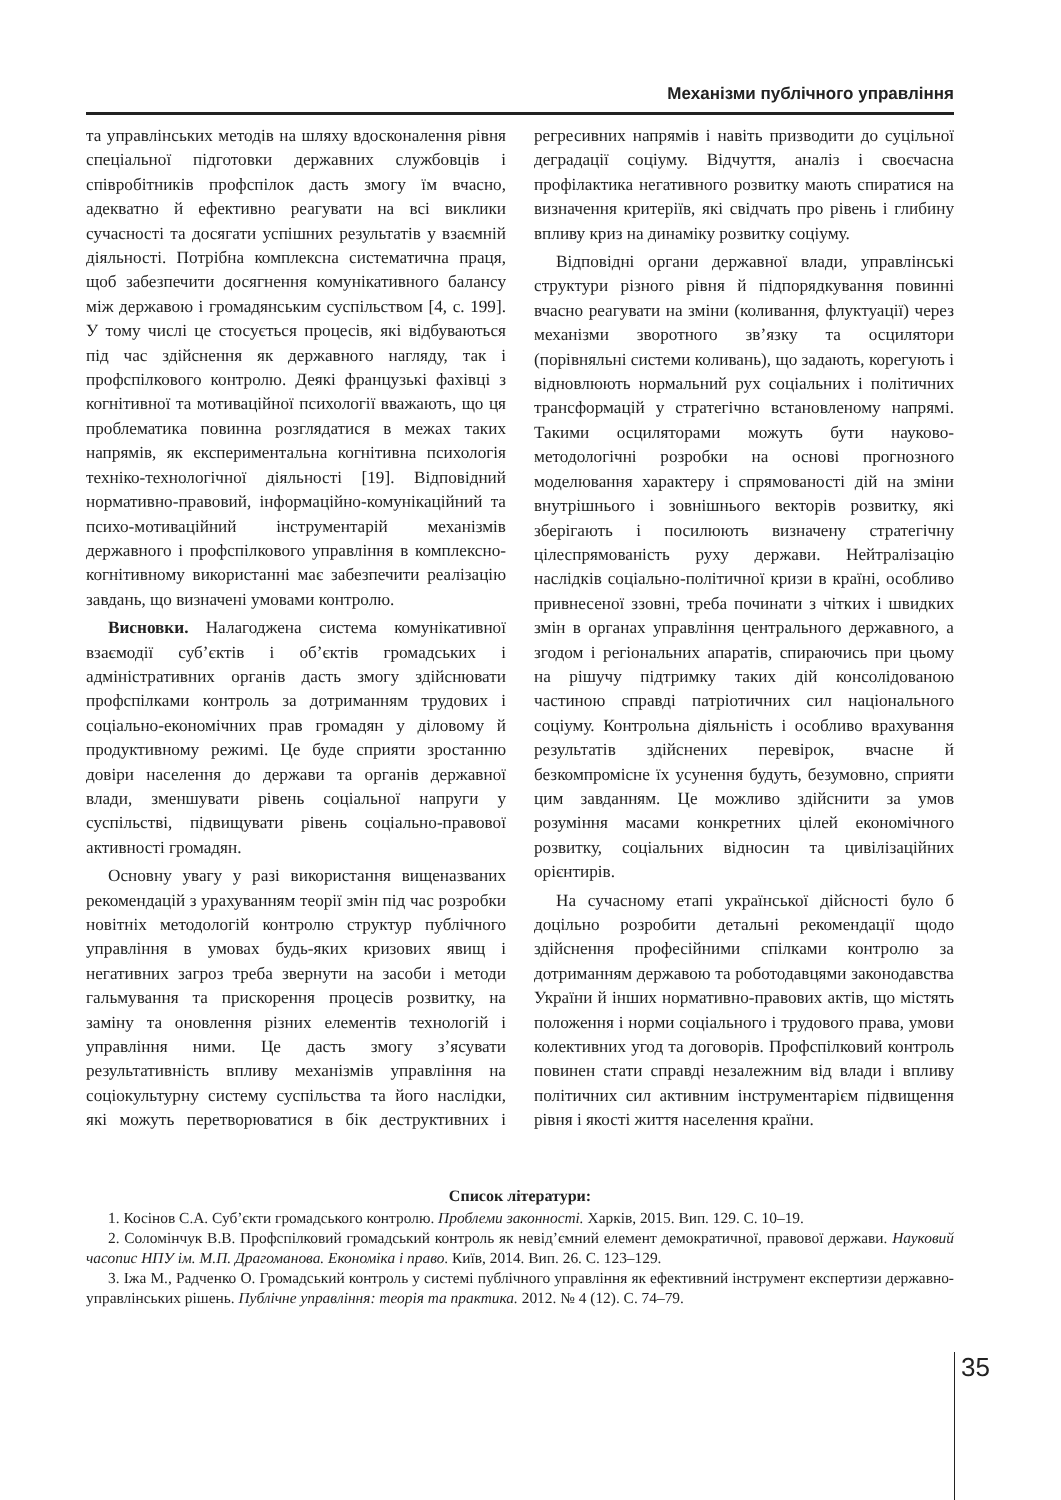Механізми публічного управління
та управлінських методів на шляху вдосконалення рівня спеціальної підготовки державних службовців і співробітників профспілок дасть змогу їм вчасно, адекватно й ефективно реагувати на всі виклики сучасності та досягати успішних результатів у взаємній діяльності. Потрібна комплексна систематична праця, щоб забезпечити досягнення комунікативного балансу між державою і громадянським суспільством [4, с. 199]. У тому числі це стосується процесів, які відбуваються під час здійснення як державного нагляду, так і профспілкового контролю. Деякі французькі фахівці з когнітивної та мотиваційної психології вважають, що ця проблематика повинна розглядатися в межах таких напрямів, як експериментальна когнітивна психологія техніко-технологічної діяльності [19]. Відповідний нормативно-правовий, інформаційно-комунікаційний та психо-мотиваційний інструментарій механізмів державного і профспілкового управління в комплексно-когнітивному використанні має забезпечити реалізацію завдань, що визначені умовами контролю.
Висновки. Налагоджена система комунікативної взаємодії суб’єктів і об’єктів громадських і адміністративних органів дасть змогу здійснювати профспілками контроль за дотриманням трудових і соціально-економічних прав громадян у діловому й продуктивному режимі. Це буде сприяти зростанню довіри населення до держави та органів державної влади, зменшувати рівень соціальної напруги у суспільстві, підвищувати рівень соціально-правової активності громадян.
Основну увагу у разі використання вищеназваних рекомендацій з урахуванням теорії змін під час розробки новітніх методологій контролю структур публічного управління в умовах будь-яких кризових явищ і негативних загроз треба звернути на засоби і методи гальмування та прискорення процесів розвитку, на заміну та оновлення різних елементів технологій і управління ними. Це дасть змогу з’ясувати результативність впливу механізмів управління на соціокультурну систему суспільства та його наслідки, які можуть перетворюватися в бік деструктивних і регресивних напрямів і навіть призводити до суцільної деградації соціуму. Відчуття, аналіз і своєчасна профілактика негативного розвитку мають спиратися на визначення критеріїв, які свідчать про рівень і глибину впливу криз на динаміку розвитку соціуму.
Відповідні органи державної влади, управлінські структури різного рівня й підпорядкування повинні вчасно реагувати на зміни (коливання, флуктуації) через механізми зворотного зв’язку та осцилятори (порівняльні системи коливань), що задають, корегують і відновлюють нормальний рух соціальних і політичних трансформацій у стратегічно встановленому напрямі. Такими осциляторами можуть бути науково-методологічні розробки на основі прогнозного моделювання характеру і спрямованості дій на зміни внутрішнього і зовнішнього векторів розвитку, які зберігають і посилюють визначену стратегічну цілеспрямованість руху держави. Нейтралізацію наслідків соціально-політичної кризи в країні, особливо привнесеної ззовні, треба починати з чітких і швидких змін в органах управління центрального державного, а згодом і регіональних апаратів, спираючись при цьому на рішучу підтримку таких дій консолідованою частиною справді патріотичних сил національного соціуму. Контрольна діяльність і особливо врахування результатів здійснених перевірок, вчасне й безкомпромісне їх усунення будуть, безумовно, сприяти цим завданням. Це можливо здійснити за умов розуміння масами конкретних цілей економічного розвитку, соціальних відносин та цивілізаційних орієнтирів.
На сучасному етапі української дійсності було б доцільно розробити детальні рекомендації щодо здійснення професійними спілками контролю за дотриманням державою та роботодавцями законодавства України й інших нормативно-правових актів, що містять положення і норми соціального і трудового права, умови колективних угод та договорів. Профспілковий контроль повинен стати справді незалежним від влади і впливу політичних сил активним інструментарієм підвищення рівня і якості життя населення країни.
Список літератури:
1. Косінов С.А. Суб’єкти громадського контролю. Проблеми законності. Харків, 2015. Вип. 129. С. 10–19.
2. Соломінчук В.В. Профспілковий громадський контроль як невід’ємний елемент демократичної, правової держави. Науковий часопис НПУ ім. М.П. Драгоманова. Економіка і право. Київ, 2014. Вип. 26. С. 123–129.
3. Іжа М., Радченко О. Громадський контроль у системі публічного управління як ефективний інструмент експертизи державно-управлінських рішень. Публічне управління: теорія та практика. 2012. № 4 (12). С. 74–79.
35